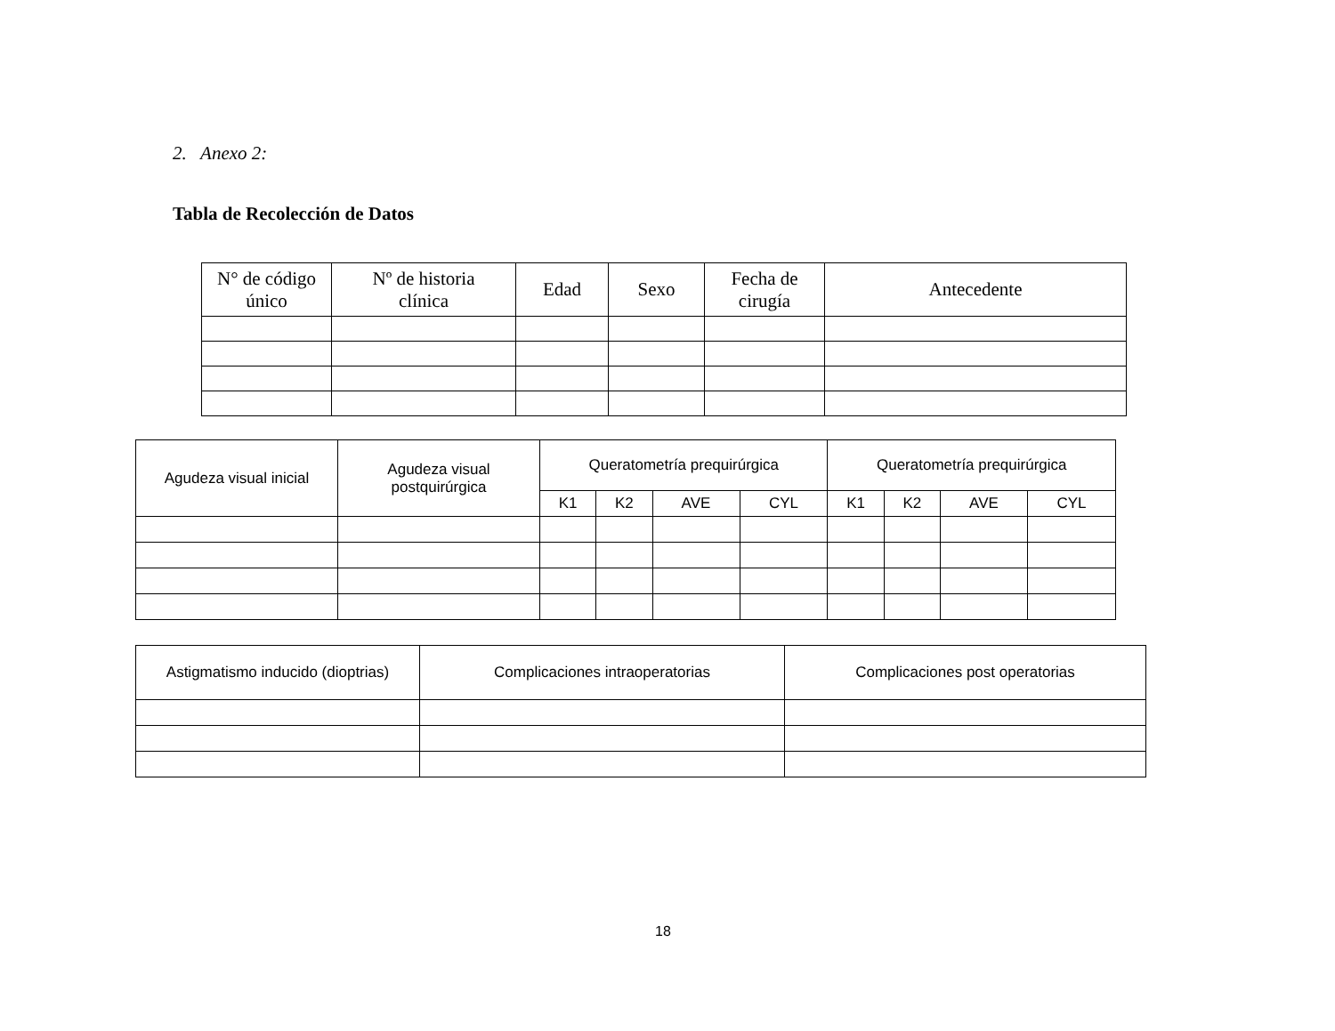2. Anexo 2:
Tabla de Recolección de Datos
| N° de código único | Nº de historia clínica | Edad | Sexo | Fecha de cirugía | Antecedente |
| --- | --- | --- | --- | --- | --- |
| Agudeza visual inicial | Agudeza visual postquirúrgica | Queratometría prequirúrgica | | | | Queratometría prequirúrgica | | | |
| --- | --- | --- | --- | --- | --- | --- | --- | --- | --- |
| | | K1 | K2 | AVE | CYL | K1 | K2 | AVE | CYL |
| Astigmatismo inducido (dioptrias) | Complicaciones intraoperatorias | Complicaciones post operatorias |
| --- | --- | --- |
18